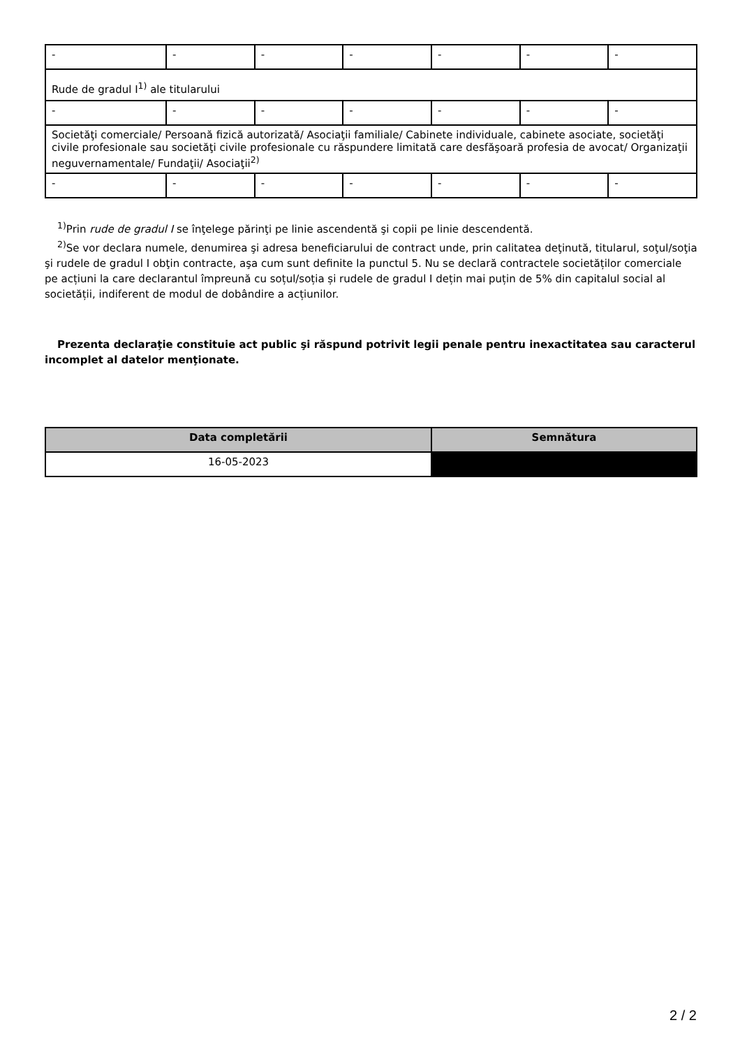| - | - | - | - | - | - | - |
| Rude de gradul I<sup>1)</sup> ale titularului | | | | | | |
| - | - | - | - | - | - | - |
| Societăţi comerciale/ Persoană fizică autorizată/ Asociaţii familiale/ Cabinete individuale, cabinete asociate, societăţi civile profesionale sau societăţi civile profesionale cu răspundere limitată care desfăşoară profesia de avocat/ Organizaţii neguvernamentale/ Fundaţii/ Asociaţii<sup>2)</sup> | | | | | | |
| - | - | - | - | - | - | - |
<sup>1)</sup> Prin rude de gradul I se înţelege părinţi pe linie ascendentă şi copii pe linie descendentă.
<sup>2)</sup> Se vor declara numele, denumirea şi adresa beneficiarului de contract unde, prin calitatea deţinută, titularul, soţul/soţia şi rudele de gradul I obţin contracte, aşa cum sunt definite la punctul 5. Nu se declară contractele societăților comerciale pe acțiuni la care declarantul împreună cu soțul/soția și rudele de gradul I dețin mai puțin de 5% din capitalul social al societății, indiferent de modul de dobândire a acțiunilor.
Prezenta declaraţie constituie act public şi răspund potrivit legii penale pentru inexactitatea sau caracterul incomplet al datelor menţionate.
| Data completării | Semnătura |
| --- | --- |
| 16-05-2023 | |
2 / 2